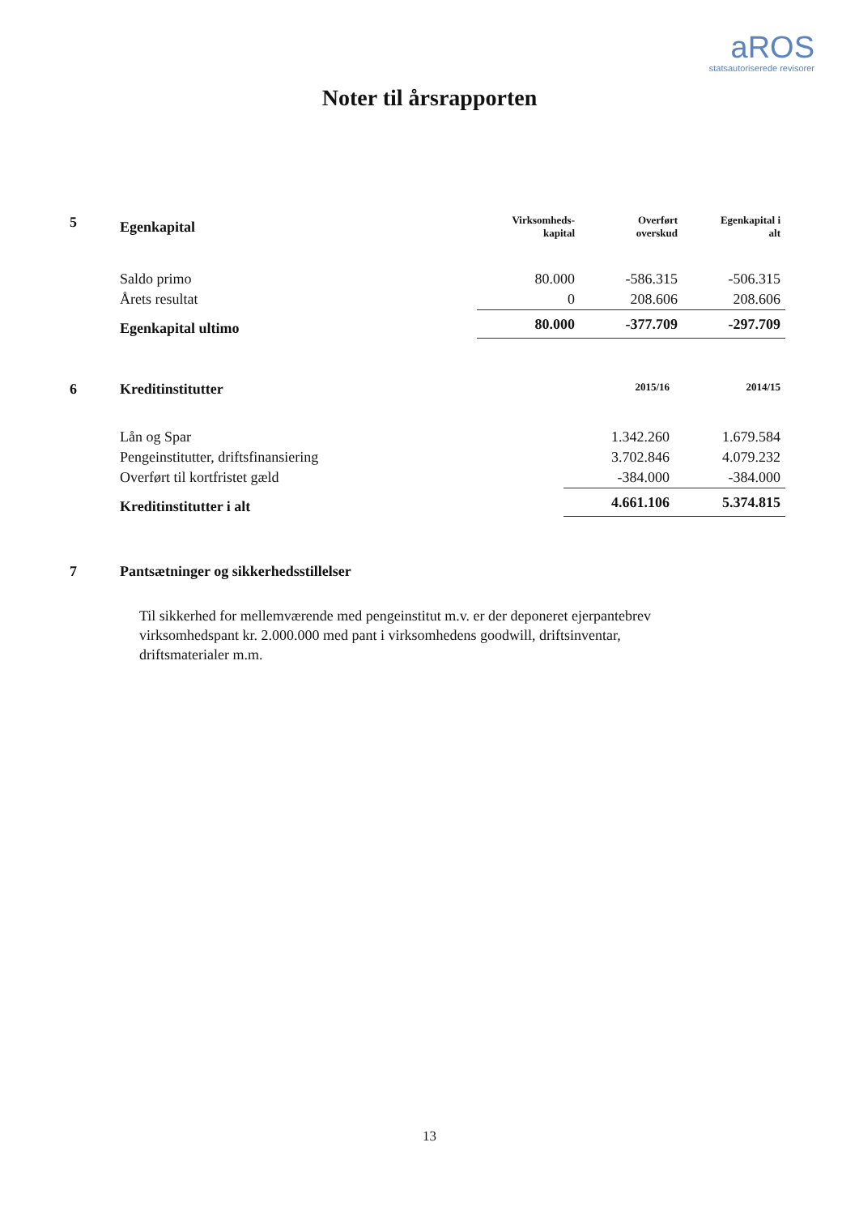aROS
statsautoriserede revisorer
Noter til årsrapporten
| 5 | Egenkapital | Virksomheds- kapital | Overført overskud | Egenkapital i alt |
| | Saldo primo | 80.000 | -586.315 | -506.315 |
| | Årets resultat | 0 | 208.606 | 208.606 |
| | Egenkapital ultimo | 80.000 | -377.709 | -297.709 |
| 6 | Kreditinstitutter | 2015/16 | 2014/15 |
| | Lån og Spar | 1.342.260 | 1.679.584 |
| | Pengeinstitutter, driftsfinansiering | 3.702.846 | 4.079.232 |
| | Overført til kortfristet gæld | -384.000 | -384.000 |
| | Kreditinstitutter i alt | 4.661.106 | 5.374.815 |
| 7 | Pantsætninger og sikkerhedsstillelser |
Til sikkerhed for mellemværende med pengeinstitut m.v. er der deponeret ejerpantebrev virksomhedspant kr. 2.000.000 med pant i virksomhedens goodwill, driftsinventar, driftsmaterialer m.m.
13